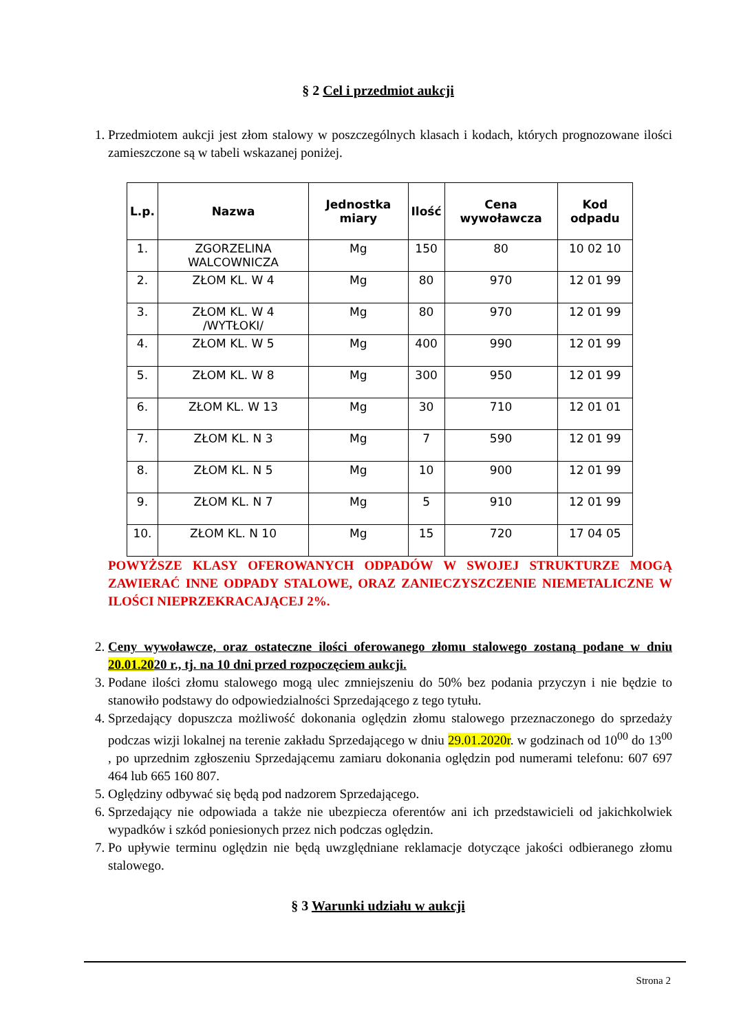§ 2 Cel i przedmiot aukcji
1. Przedmiotem aukcji jest złom stalowy w poszczególnych klasach i kodach, których prognozowane ilości zamieszczone są w tabeli wskazanej poniżej.
| L.p. | Nazwa | Jednostka miary | Ilość | Cena wywoławcza | Kod odpadu |
| --- | --- | --- | --- | --- | --- |
| 1. | ZGORZELINA WALCOWNICZA | Mg | 150 | 80 | 10 02 10 |
| 2. | ZŁOM KL. W 4 | Mg | 80 | 970 | 12 01 99 |
| 3. | ZŁOM KL. W 4 /WYTŁOKI/ | Mg | 80 | 970 | 12 01 99 |
| 4. | ZŁOM KL. W 5 | Mg | 400 | 990 | 12 01 99 |
| 5. | ZŁOM KL. W 8 | Mg | 300 | 950 | 12 01 99 |
| 6. | ZŁOM KL. W 13 | Mg | 30 | 710 | 12 01 01 |
| 7. | ZŁOM KL. N 3 | Mg | 7 | 590 | 12 01 99 |
| 8. | ZŁOM KL. N 5 | Mg | 10 | 900 | 12 01 99 |
| 9. | ZŁOM KL. N 7 | Mg | 5 | 910 | 12 01 99 |
| 10. | ZŁOM KL. N 10 | Mg | 15 | 720 | 17 04 05 |
POWYŻSZE KLASY OFEROWANYCH ODPADÓW W SWOJEJ STRUKTURZE MOGĄ ZAWIERAĆ INNE ODPADY STALOWE, ORAZ ZANIECZYSZCZENIE NIEMETALICZNE W ILOŚCI NIEPRZEKRACAJĄCEJ 2%.
2. Ceny wywoławcze, oraz ostateczne ilości oferowanego złomu stalowego zostaną podane w dniu 20.01.2020 r., tj. na 10 dni przed rozpoczęciem aukcji.
3. Podane ilości złomu stalowego mogą ulec zmniejszeniu do 50% bez podania przyczyn i nie będzie to stanowiło podstawy do odpowiedzialności Sprzedającego z tego tytułu.
4. Sprzedający dopuszcza możliwość dokonania oględzin złomu stalowego przeznaczonego do sprzedaży podczas wizji lokalnej na terenie zakładu Sprzedającego w dniu 29.01.2020r. w godzinach od 10<sup>00</sup> do 13<sup>00</sup> , po uprzednim zgłoszeniu Sprzedającemu zamiaru dokonania oględzin pod numerami telefonu: 607 697 464 lub 665 160 807.
5. Oględziny odbywać się będą pod nadzorem Sprzedającego.
6. Sprzedający nie odpowiada a także nie ubezpiecza oferentów ani ich przedstawicieli od jakichkolwiek wypadków i szkód poniesionych przez nich podczas oględzin.
7. Po upływie terminu oględzin nie będą uwzględniane reklamacje dotyczące jakości odbieranego złomu stalowego.
§ 3 Warunki udziału w aukcji
Strona 2